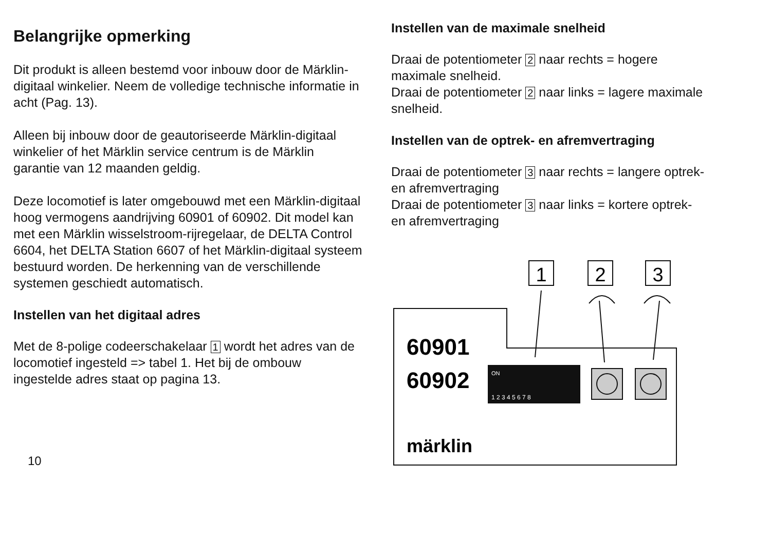Belangrijke opmerking
Dit produkt is alleen bestemd voor inbouw door de Märklin-digitaal winkelier. Neem de volledige technische informatie in acht (Pag. 13).
Alleen bij inbouw door de geautoriseerde Märklin-digitaal winkelier of het Märklin service centrum is de Märklin garantie van 12 maanden geldig.
Deze locomotief is later omgebouwd met een Märklin-digitaal hoog vermogens aandrijving 60901 of 60902. Dit model kan met een Märklin wisselstroom-rijregelaar, de DELTA Control 6604, het DELTA Station 6607 of het Märklin-digitaal systeem bestuurd worden. De herkenning van de verschillende systemen geschiedt automatisch.
Instellen van het digitaal adres
Met de 8-polige codeerschakelaar 1 wordt het adres van de locomotief ingesteld => tabel 1. Het bij de ombouw ingestelde adres staat op pagina 13.
10
Instellen van de maximale snelheid
Draai de potentiometer 2 naar rechts = hogere maximale snelheid.
Draai de potentiometer 2 naar links = lagere maximale snelheid.
Instellen van de optrek- en afremvertraging
Draai de potentiometer 3 naar rechts = langere optrek- en afremvertraging
Draai de potentiometer 3 naar links = kortere optrek- en afremvertraging
ON
1 2 3 4 5 6 7 8
1
2
3
60901
60902
märklin